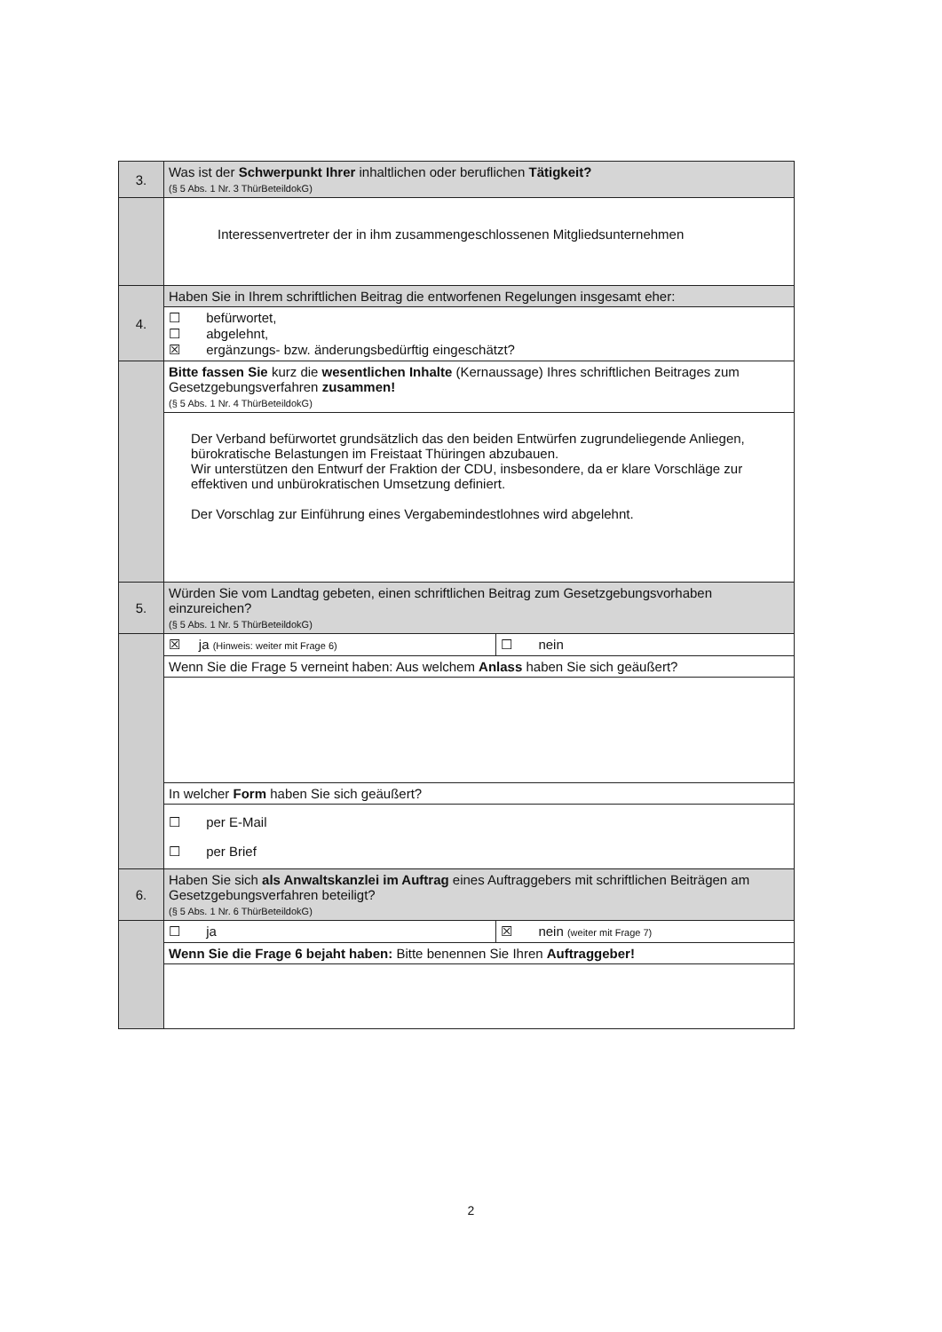| 3. | Was ist der Schwerpunkt Ihrer inhaltlichen oder beruflichen Tätigkeit? (§ 5 Abs. 1 Nr. 3 ThürBeteildokG) | |
| | Interessenvertreter der in ihm zusammengeschlossenen Mitgliedsunternehmen | |
| 4. | Haben Sie in Ihrem schriftlichen Beitrag die entworfenen Regelungen insgesamt eher: | |
| | ☐ befürwortet, ☐ abgelehnt, ☒ ergänzungs- bzw. änderungsbedürftig eingeschätzt? | |
| | Bitte fassen Sie kurz die wesentlichen Inhalte (Kernaussage) Ihres schriftlichen Beitrages zum Gesetzgebungsverfahren zusammen! (§ 5 Abs. 1 Nr. 4 ThürBeteildokG) | |
| | Der Verband befürwortet grundsätzlich das den beiden Entwürfen zugrundeliegende Anliegen, bürokratische Belastungen im Freistaat Thüringen abzubauen. Wir unterstützen den Entwurf der Fraktion der CDU, insbesondere, da er klare Vorschläge zur effektiven und unbürokratischen Umsetzung definiert. Der Vorschlag zur Einführung eines Vergabemindestlohnes wird abgelehnt. | |
| 5. | Würden Sie vom Landtag gebeten, einen schriftlichen Beitrag zum Gesetzgebungsvorhaben einzureichen? (§ 5 Abs. 1 Nr. 5 ThürBeteildokG) | |
| | ☒ ja (Hinweis: weiter mit Frage 6) | ☐ nein |
| | Wenn Sie die Frage 5 verneint haben: Aus welchem Anlass haben Sie sich geäußert? | |
| | In welcher Form haben Sie sich geäußert? | |
| | ☐ per E-Mail ☐ per Brief | |
| 6. | Haben Sie sich als Anwaltskanzlei im Auftrag eines Auftraggebers mit schriftlichen Beiträgen am Gesetzgebungsverfahren beteiligt? (§ 5 Abs. 1 Nr. 6 ThürBeteildokG) | |
| | ☐ ja | ☒ nein (weiter mit Frage 7) |
| | Wenn Sie die Frage 6 bejaht haben: Bitte benennen Sie Ihren Auftraggeber! | |
2